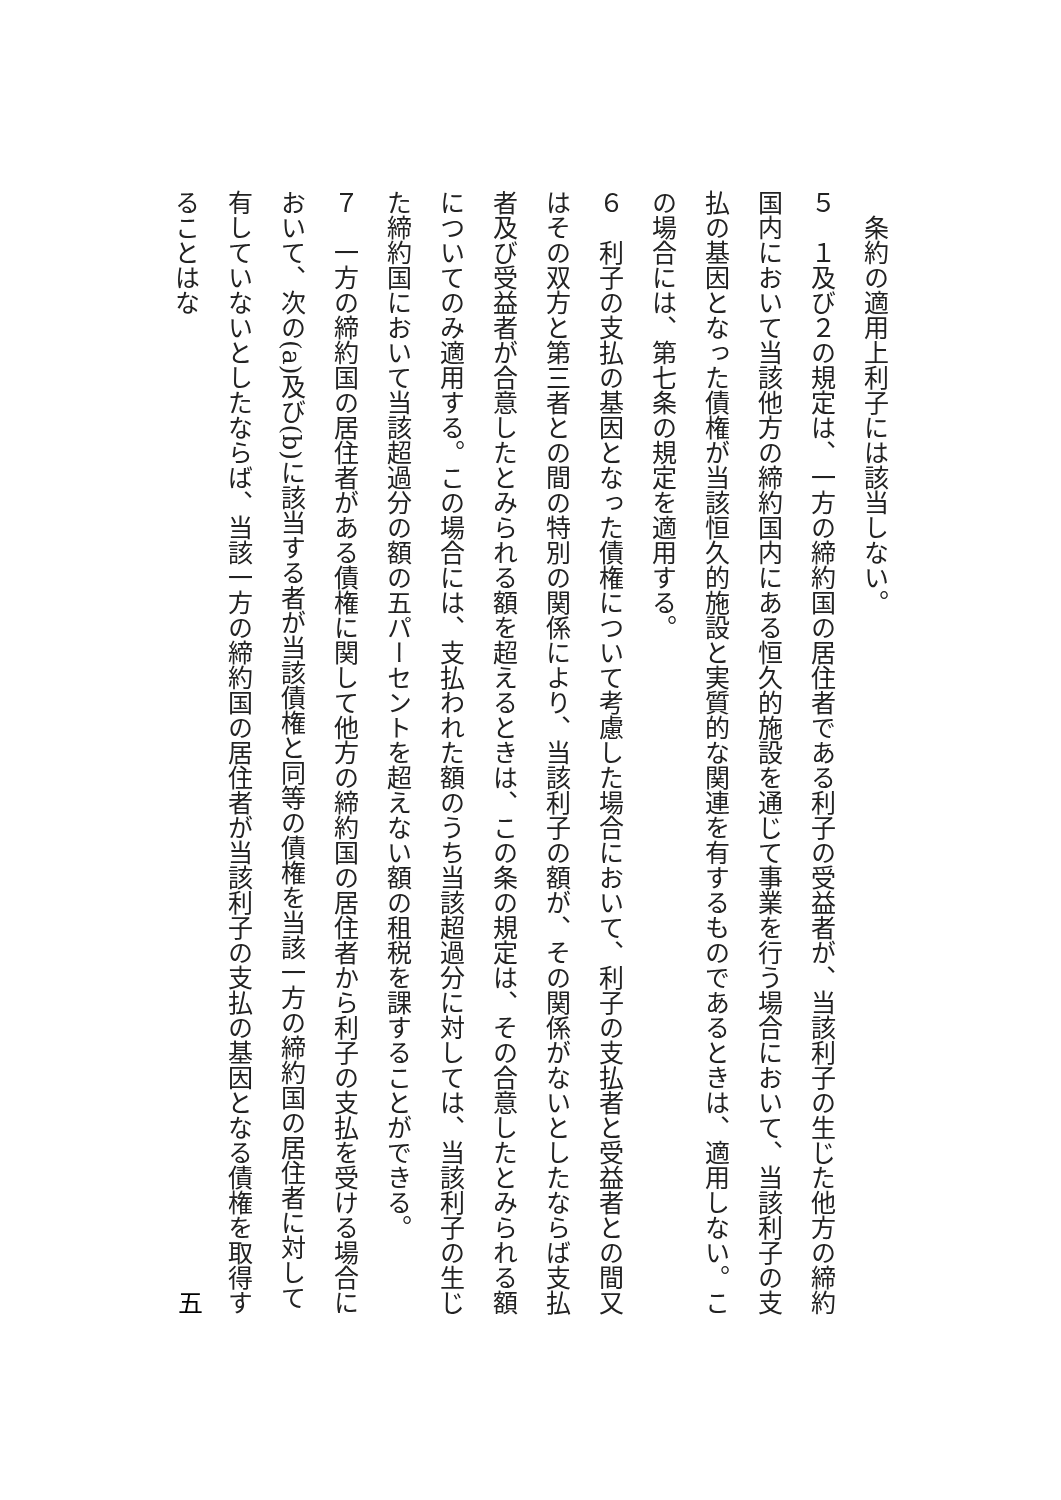条約の適用上利子には該当しない。
５　１及び２の規定は、一方の締約国の居住者である利子の受益者が、当該利子の生じた他方の締約国内において当該他方の締約国内にある恒久的施設を通じて事業を行う場合において、当該利子の支払の基因となった債権が当該恒久的施設と実質的な関連を有するものであるときは、適用しない。この場合には、第七条の規定を適用する。
６　利子の支払の基因となった債権について考慮した場合において、利子の支払者と受益者との間又はその双方と第三者との間の特別の関係により、当該利子の額が、その関係がないとしたならば支払者及び受益者が合意したとみられる額を超えるときは、この条の規定は、その合意したとみられる額についてのみ適用する。この場合には、支払われた額のうち当該超過分に対しては、当該利子の生じた締約国において当該超過分の額の五パーセントを超えない額の租税を課することができる。
７　一方の締約国の居住者がある債権に関して他方の締約国の居住者から利子の支払を受ける場合において、次の(a)及び(b)に該当する者が当該債権と同等の債権を当該一方の締約国の居住者に対して有していないとしたならば、当該一方の締約国の居住者が当該利子の支払の基因となる債権を取得することはな
五